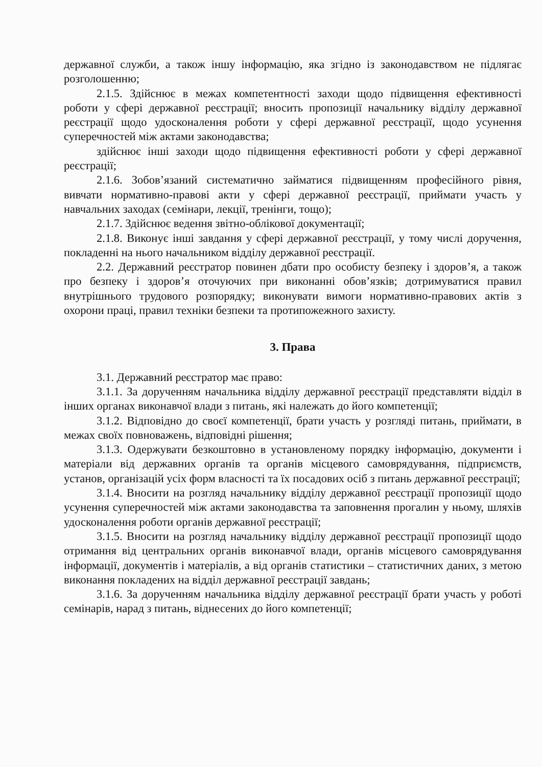державної служби, а також іншу інформацію, яка згідно із законодавством не підлягає розголошенню;
2.1.5. Здійснює в межах компетентності заходи щодо підвищення ефективності роботи у сфері державної реєстрації; вносить пропозиції начальнику відділу державної реєстрації щодо удосконалення роботи у сфері державної реєстрації, щодо усунення суперечностей між актами законодавства;
здійснює інші заходи щодо підвищення ефективності роботи у сфері державної реєстрації;
2.1.6. Зобов’язаний систематично займатися підвищенням професійного рівня, вивчати нормативно-правові акти у сфері державної реєстрації, приймати участь у навчальних заходах (семінари, лекції, тренінги, тощо);
2.1.7. Здійснює ведення звітно-облікової документації;
2.1.8. Виконує інші завдання у сфері державної реєстрації, у тому числі доручення, покладенні на нього начальником відділу державної реєстрації.
2.2. Державний реєстратор повинен дбати про особисту безпеку і здоров’я, а також про безпеку і здоров’я оточуючих при виконанні обов’язків; дотримуватися правил внутрішнього трудового розпорядку; виконувати вимоги нормативно-правових актів з охорони праці, правил техніки безпеки та протипожежного захисту.
3. Права
3.1. Державний реєстратор має право:
3.1.1. За дорученням начальника відділу державної реєстрації представляти відділ в інших органах виконавчої влади з питань, які належать до його компетенції;
3.1.2. Відповідно до своєї компетенції, брати участь у розгляді питань, приймати, в межах своїх повноважень, відповідні рішення;
3.1.3. Одержувати безкоштовно в установленому порядку інформацію, документи і матеріали від державних органів та органів місцевого самоврядування, підприємств, установ, організацій усіх форм власності та їх посадових осіб з питань державної реєстрації;
3.1.4. Вносити на розгляд начальнику відділу державної реєстрації пропозиції щодо усунення суперечностей між актами законодавства та заповнення прогалин у ньому, шляхів удосконалення роботи органів державної реєстрації;
3.1.5. Вносити на розгляд начальнику відділу державної реєстрації пропозиції щодо отримання від центральних органів виконавчої влади, органів місцевого самоврядування інформації, документів і матеріалів, а від органів статистики – статистичних даних, з метою виконання покладених на відділ державної реєстрації завдань;
3.1.6. За дорученням начальника відділу державної реєстрації брати участь у роботі семінарів, нарад з питань, віднесених до його компетенції;